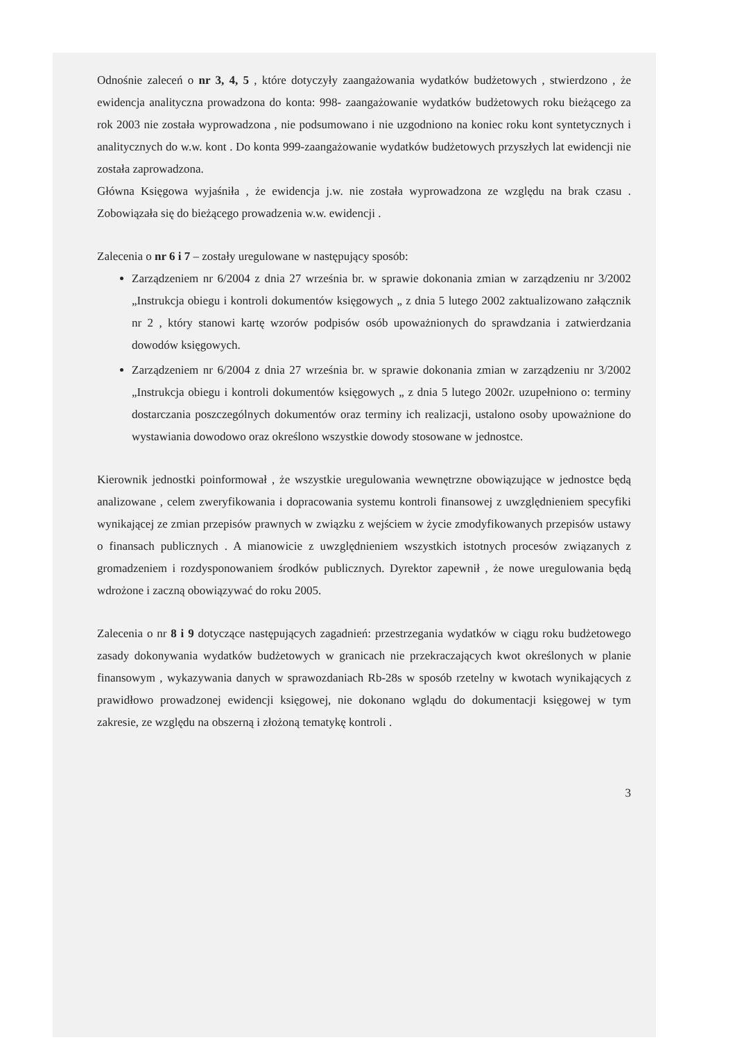Odnośnie zaleceń o nr 3, 4, 5 , które dotyczyły zaangażowania wydatków budżetowych , stwierdzono , że ewidencja analityczna prowadzona do konta: 998- zaangażowanie wydatków budżetowych roku bieżącego za rok 2003 nie została wyprowadzona , nie podsumowano i nie uzgodniono na koniec roku kont syntetycznych i analitycznych do w.w. kont . Do konta 999-zaangażowanie wydatków budżetowych przyszłych lat ewidencji nie została zaprowadzona.
Główna Księgowa wyjaśniła , że ewidencja j.w. nie została wyprowadzona ze względu na brak czasu . Zobowiązała się do bieżącego prowadzenia w.w. ewidencji .
Zalecenia o nr 6 i 7 – zostały uregulowane w następujący sposób:
Zarządzeniem nr 6/2004 z dnia 27 września br. w sprawie dokonania zmian w zarządzeniu nr 3/2002 „Instrukcja obiegu i kontroli dokumentów księgowych „ z dnia 5 lutego 2002 zaktualizowano załącznik nr 2 , który stanowi kartę wzorów podpisów osób upoważnionych do sprawdzania i zatwierdzania dowodów księgowych.
Zarządzeniem nr 6/2004 z dnia 27 września br. w sprawie dokonania zmian w zarządzeniu nr 3/2002 „Instrukcja obiegu i kontroli dokumentów księgowych „ z dnia 5 lutego 2002r. uzupełniono o: terminy dostarczania poszczególnych dokumentów oraz terminy ich realizacji, ustalono osoby upoważnione do wystawiania dowodowo oraz określono wszystkie dowody stosowane w jednostce.
Kierownik jednostki poinformował , że wszystkie uregulowania wewnętrzne obowiązujące w jednostce będą analizowane , celem zweryfikowania i dopracowania systemu kontroli finansowej z uwzględnieniem specyfiki wynikającej ze zmian przepisów prawnych w związku z wejściem w życie zmodyfikowanych przepisów ustawy o finansach publicznych . A mianowicie z uwzględnieniem wszystkich istotnych procesów związanych z gromadzeniem i rozdysponowaniem środków publicznych. Dyrektor zapewnił , że nowe uregulowania będą wdrożone i zaczną obowiązywać do roku 2005.
Zalecenia o nr 8 i 9 dotyczące następujących zagadnień: przestrzegania wydatków w ciągu roku budżetowego zasady dokonywania wydatków budżetowych w granicach nie przekraczających kwot określonych w planie finansowym , wykazywania danych w sprawozdaniach Rb-28s w sposób rzetelny w kwotach wynikających z prawidłowo prowadzonej ewidencji księgowej, nie dokonano wglądu do dokumentacji księgowej w tym zakresie, ze względu na obszerną i złożoną tematykę kontroli .
3